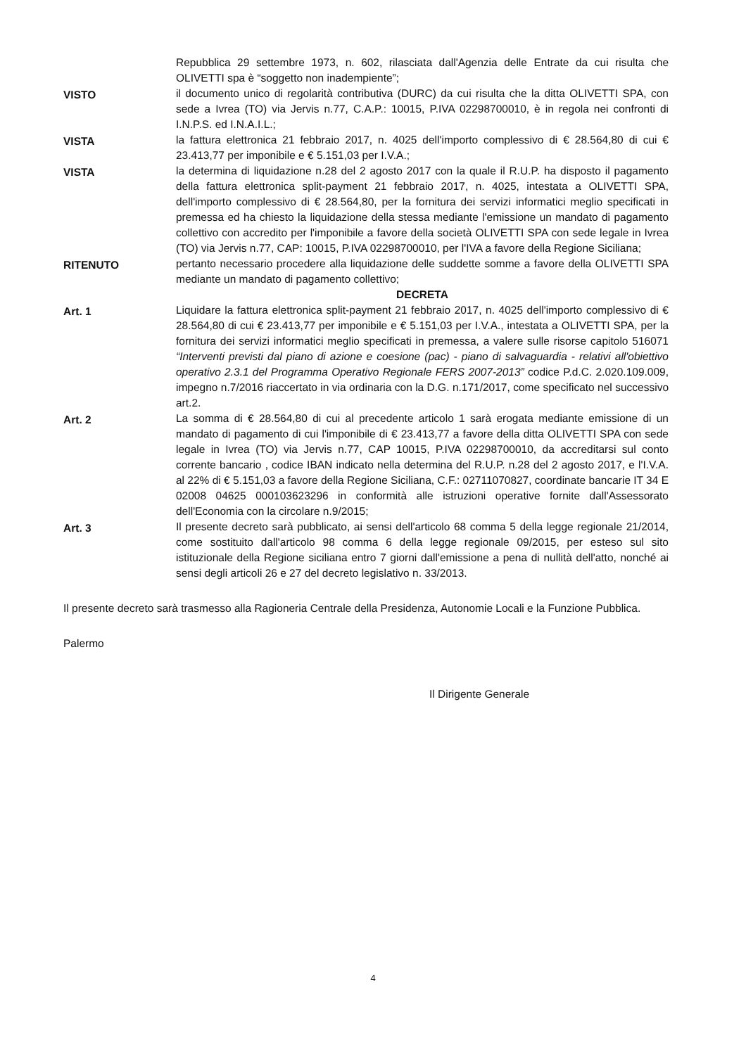Repubblica 29 settembre 1973, n. 602, rilasciata dall'Agenzia delle Entrate da cui risulta che OLIVETTI spa è “soggetto non inadempiente”;
VISTO il documento unico di regolarità contributiva (DURC) da cui risulta che la ditta OLIVETTI SPA, con sede a Ivrea (TO) via Jervis n.77, C.A.P.: 10015, P.IVA 02298700010, è in regola nei confronti di I.N.P.S. ed I.N.A.I.L.;
VISTA la fattura elettronica 21 febbraio 2017, n. 4025 dell'importo complessivo di € 28.564,80 di cui € 23.413,77 per imponibile e € 5.151,03 per I.V.A.;
VISTA la determina di liquidazione n.28 del 2 agosto 2017 con la quale il R.U.P. ha disposto il pagamento della fattura elettronica split-payment 21 febbraio 2017, n. 4025, intestata a OLIVETTI SPA, dell'importo complessivo di € 28.564,80, per la fornitura dei servizi informatici meglio specificati in premessa ed ha chiesto la liquidazione della stessa mediante l'emissione un mandato di pagamento collettivo con accredito per l'imponibile a favore della società OLIVETTI SPA con sede legale in Ivrea (TO) via Jervis n.77, CAP: 10015, P.IVA 02298700010, per l'IVA a favore della Regione Siciliana;
RITENUTO pertanto necessario procedere alla liquidazione delle suddette somme a favore della OLIVETTI SPA mediante un mandato di pagamento collettivo;
DECRETA
Art. 1 Liquidare la fattura elettronica split-payment 21 febbraio 2017, n. 4025 dell'importo complessivo di € 28.564,80 di cui € 23.413,77 per imponibile e € 5.151,03 per I.V.A., intestata a OLIVETTI SPA, per la fornitura dei servizi informatici meglio specificati in premessa, a valere sulle risorse capitolo 516071 “Interventi previsti dal piano di azione e coesione (pac) - piano di salvaguardia - relativi all'obiettivo operativo 2.3.1 del Programma Operativo Regionale FERS 2007-2013” codice P.d.C. 2.020.109.009, impegno n.7/2016 riaccertato in via ordinaria con la D.G. n.171/2017, come specificato nel successivo art.2.
Art. 2 La somma di € 28.564,80 di cui al precedente articolo 1 sarà erogata mediante emissione di un mandato di pagamento di cui l'imponibile di € 23.413,77 a favore della ditta OLIVETTI SPA con sede legale in Ivrea (TO) via Jervis n.77, CAP 10015, P.IVA 02298700010, da accreditarsi sul conto corrente bancario , codice IBAN indicato nella determina del R.U.P. n.28 del 2 agosto 2017, e l'I.V.A. al 22% di € 5.151,03 a favore della Regione Siciliana, C.F.: 02711070827, coordinate bancarie IT 34 E 02008 04625 000103623296 in conformità alle istruzioni operative fornite dall'Assessorato dell'Economia con la circolare n.9/2015;
Art. 3 Il presente decreto sarà pubblicato, ai sensi dell'articolo 68 comma 5 della legge regionale 21/2014, come sostituito dall'articolo 98 comma 6 della legge regionale 09/2015, per esteso sul sito istituzionale della Regione siciliana entro 7 giorni dall'emissione a pena di nullità dell'atto, nonché ai sensi degli articoli 26 e 27 del decreto legislativo n. 33/2013.
Il presente decreto sarà trasmesso alla Ragioneria Centrale della Presidenza, Autonomie Locali e la Funzione Pubblica.
Palermo
Il Dirigente Generale
4